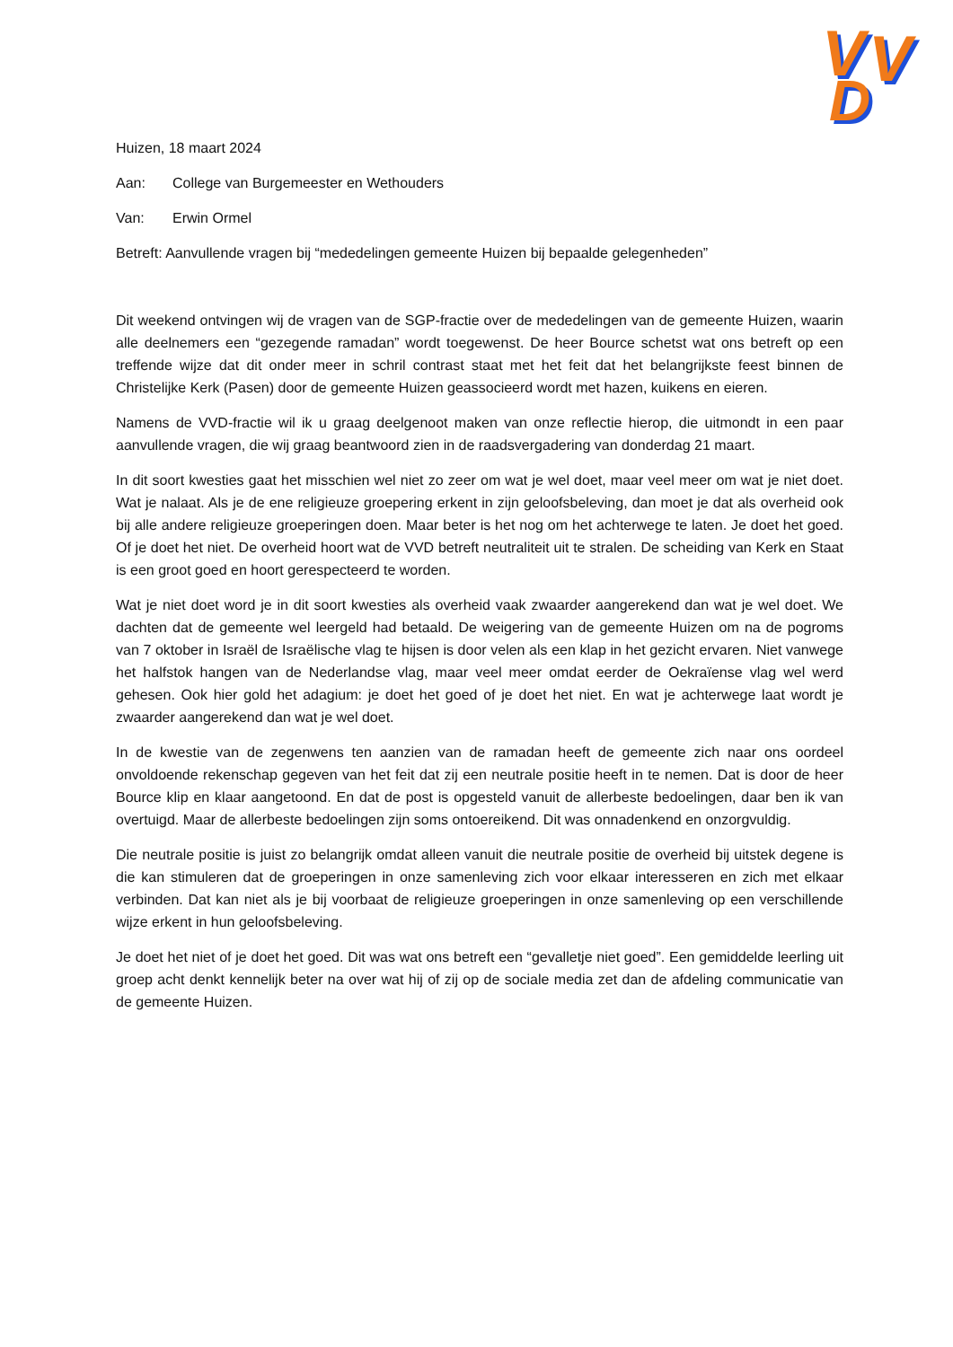V
V
V
V
D
D
Huizen, 18 maart 2024
Aan: College van Burgemeester en Wethouders
Van: Erwin Ormel
Betreft: Aanvullende vragen bij “mededelingen gemeente Huizen bij bepaalde gelegenheden”
Dit weekend ontvingen wij de vragen van de SGP-fractie over de mededelingen van de gemeente Huizen, waarin alle deelnemers een “gezegende ramadan” wordt toegewenst. De heer Bource schetst wat ons betreft op een treffende wijze dat dit onder meer in schril contrast staat met het feit dat het belangrijkste feest binnen de Christelijke Kerk (Pasen) door de gemeente Huizen geassocieerd wordt met hazen, kuikens en eieren.
Namens de VVD-fractie wil ik u graag deelgenoot maken van onze reflectie hierop, die uitmondt in een paar aanvullende vragen, die wij graag beantwoord zien in de raadsvergadering van donderdag 21 maart.
In dit soort kwesties gaat het misschien wel niet zo zeer om wat je wel doet, maar veel meer om wat je niet doet. Wat je nalaat. Als je de ene religieuze groepering erkent in zijn geloofsbeleving, dan moet je dat als overheid ook bij alle andere religieuze groeperingen doen. Maar beter is het nog om het achterwege te laten. Je doet het goed. Of je doet het niet. De overheid hoort wat de VVD betreft neutraliteit uit te stralen. De scheiding van Kerk en Staat is een groot goed en hoort gerespecteerd te worden.
Wat je niet doet word je in dit soort kwesties als overheid vaak zwaarder aangerekend dan wat je wel doet. We dachten dat de gemeente wel leergeld had betaald. De weigering van de gemeente Huizen om na de pogroms van 7 oktober in Israël de Israëlische vlag te hijsen is door velen als een klap in het gezicht ervaren. Niet vanwege het halfstok hangen van de Nederlandse vlag, maar veel meer omdat eerder de Oekraïense vlag wel werd gehesen. Ook hier gold het adagium: je doet het goed of je doet het niet. En wat je achterwege laat wordt je zwaarder aangerekend dan wat je wel doet.
In de kwestie van de zegenwens ten aanzien van de ramadan heeft de gemeente zich naar ons oordeel onvoldoende rekenschap gegeven van het feit dat zij een neutrale positie heeft in te nemen. Dat is door de heer Bource klip en klaar aangetoond. En dat de post is opgesteld vanuit de allerbeste bedoelingen, daar ben ik van overtuigd. Maar de allerbeste bedoelingen zijn soms ontoereikend. Dit was onnadenkend en onzorgvuldig.
Die neutrale positie is juist zo belangrijk omdat alleen vanuit die neutrale positie de overheid bij uitstek degene is die kan stimuleren dat de groeperingen in onze samenleving zich voor elkaar interesseren en zich met elkaar verbinden. Dat kan niet als je bij voorbaat de religieuze groeperingen in onze samenleving op een verschillende wijze erkent in hun geloofsbeleving.
Je doet het niet of je doet het goed. Dit was wat ons betreft een “gevalletje niet goed”. Een gemiddelde leerling uit groep acht denkt kennelijk beter na over wat hij of zij op de sociale media zet dan de afdeling communicatie van de gemeente Huizen.